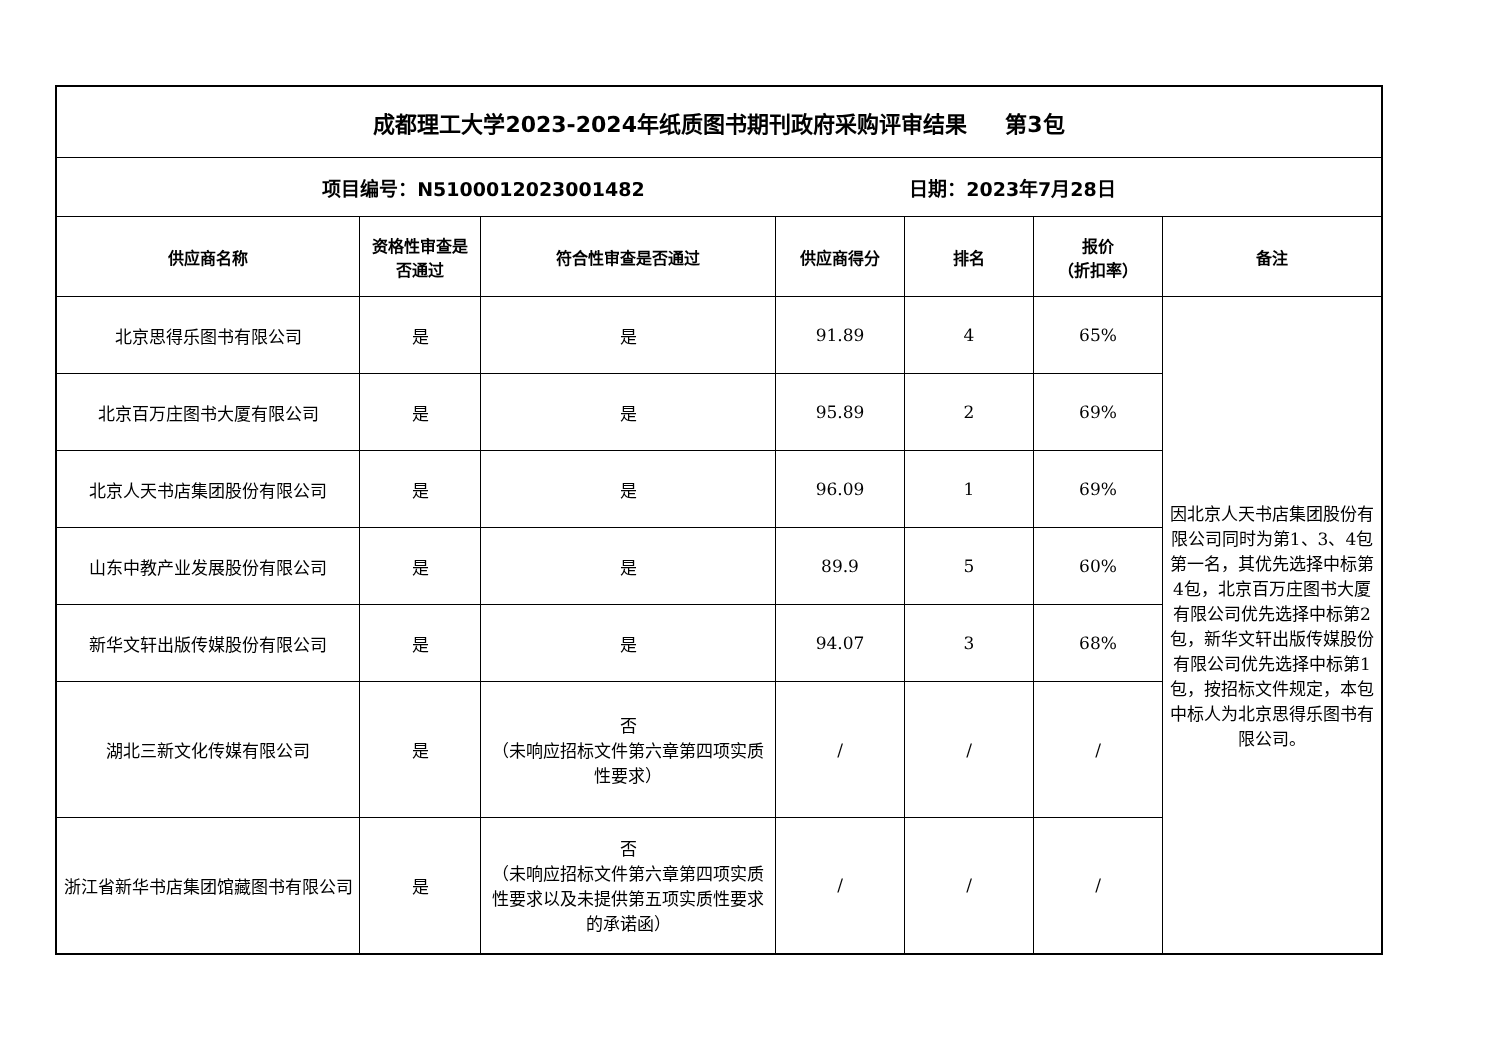| 成都理工大学2023-2024年纸质图书期刊政府采购评审结果 第3包 | | | | | | |
| 项目编号：N5100012023001482 日期：2023年7月28日 | | | | | | |
| 供应商名称 | 资格性审查是否通过 | 符合性审查是否通过 | 供应商得分 | 排名 | 报价 （折扣率） | 备注 |
| 北京思得乐图书有限公司 | 是 | 是 | 91.89 | 4 | 65% | 因北京人天书店集团股份有限公司同时为第1、3、4包第一名，其优先选择中标第4包，北京百万庄图书大厦有限公司优先选择中标第2包，新华文轩出版传媒股份有限公司优先选择中标第1包，按招标文件规定，本包中标人为北京思得乐图书有限公司。 |
| 北京百万庄图书大厦有限公司 | 是 | 是 | 95.89 | 2 | 69% | |
| 北京人天书店集团股份有限公司 | 是 | 是 | 96.09 | 1 | 69% | |
| 山东中教产业发展股份有限公司 | 是 | 是 | 89.9 | 5 | 60% | |
| 新华文轩出版传媒股份有限公司 | 是 | 是 | 94.07 | 3 | 68% | |
| 湖北三新文化传媒有限公司 | 是 | 否 （未响应招标文件第六章第四项实质性要求） | / | / | / | |
| 浙江省新华书店集团馆藏图书有限公司 | 是 | 否 （未响应招标文件第六章第四项实质性要求以及未提供第五项实质性要求的承诺函） | / | / | / | |